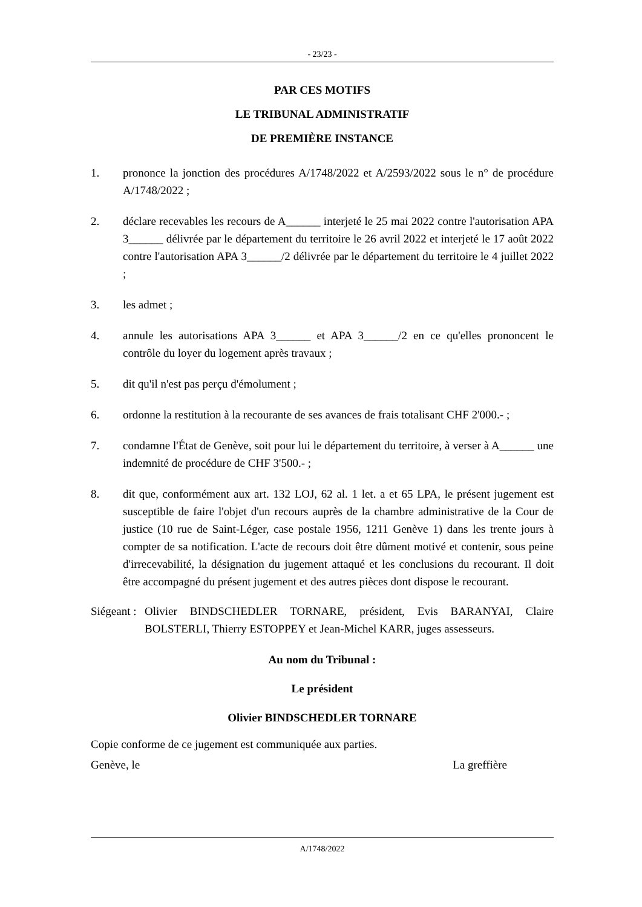- 23/23 -
PAR CES MOTIFS
LE TRIBUNAL ADMINISTRATIF
DE PREMIÈRE INSTANCE
1. prononce la jonction des procédures A/1748/2022 et A/2593/2022 sous le n° de procédure A/1748/2022 ;
2. déclare recevables les recours de A______ interjeté le 25 mai 2022 contre l'autorisation APA 3______ délivrée par le département du territoire le 26 avril 2022 et interjeté le 17 août 2022 contre l'autorisation APA 3______/2 délivrée par le département du territoire le 4 juillet 2022 ;
3. les admet ;
4. annule les autorisations APA 3______ et APA 3______/2 en ce qu'elles prononcent le contrôle du loyer du logement après travaux ;
5. dit qu'il n'est pas perçu d'émolument ;
6. ordonne la restitution à la recourante de ses avances de frais totalisant CHF 2'000.- ;
7. condamne l'État de Genève, soit pour lui le département du territoire, à verser à A______ une indemnité de procédure de CHF 3'500.- ;
8. dit que, conformément aux art. 132 LOJ, 62 al. 1 let. a et 65 LPA, le présent jugement est susceptible de faire l'objet d'un recours auprès de la chambre administrative de la Cour de justice (10 rue de Saint-Léger, case postale 1956, 1211 Genève 1) dans les trente jours à compter de sa notification. L'acte de recours doit être dûment motivé et contenir, sous peine d'irrecevabilité, la désignation du jugement attaqué et les conclusions du recourant. Il doit être accompagné du présent jugement et des autres pièces dont dispose le recourant.
Siégeant : Olivier BINDSCHEDLER TORNARE, président, Evis BARANYAI, Claire BOLSTERLI, Thierry ESTOPPEY et Jean-Michel KARR, juges assesseurs.
Au nom du Tribunal :
Le président
Olivier BINDSCHEDLER TORNARE
Copie conforme de ce jugement est communiquée aux parties.
Genève, le La greffière
A/1748/2022